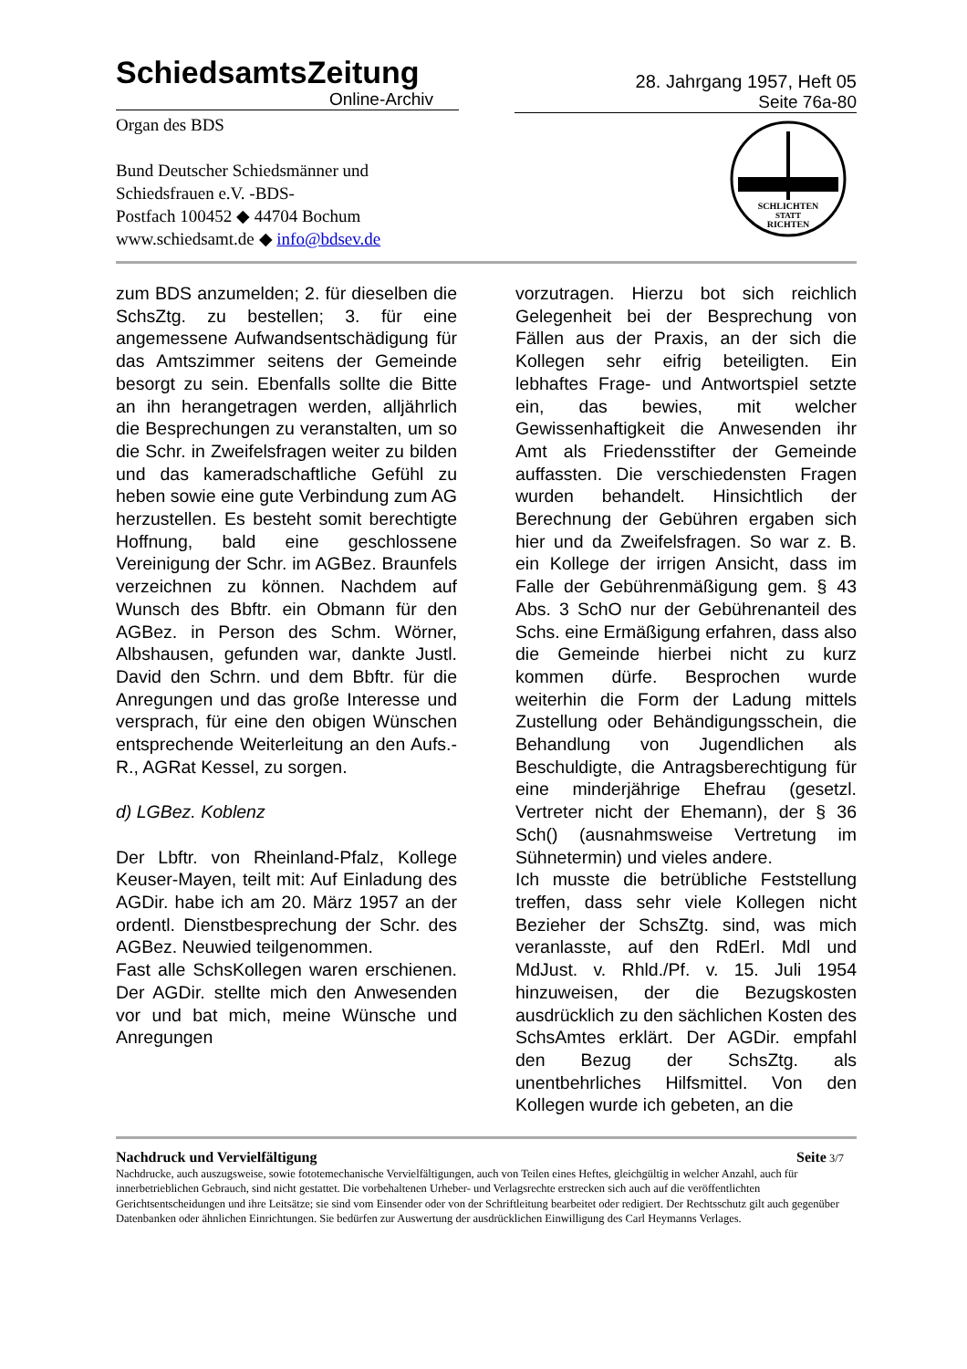SchiedsamtsZeitung
Online-Archiv
28. Jahrgang 1957, Heft 05
Seite 76a-80
Organ des BDS
Bund Deutscher Schiedsmänner und
Schiedsfrauen e.V. -BDS-
Postfach 100452 ◆ 44704 Bochum
www.schiedsamt.de ◆ info@bdsev.de
SCHLICHTEN
STATT
RICHTEN
zum BDS anzumelden; 2. für dieselben die SchsZtg. zu bestellen; 3. für eine angemessene Aufwandsentschädigung für das Amtszimmer seitens der Gemeinde besorgt zu sein. Ebenfalls sollte die Bitte an ihn herangetragen werden, alljährlich die Besprechungen zu veranstalten, um so die Schr. in Zweifelsfragen weiter zu bilden und das kameradschaftliche Gefühl zu heben sowie eine gute Verbindung zum AG herzustellen. Es besteht somit berechtigte Hoffnung, bald eine geschlossene Vereinigung der Schr. im AGBez. Braunfels verzeichnen zu können. Nachdem auf Wunsch des Bbftr. ein Obmann für den AGBez. in Person des Schm. Wörner, Albshausen, gefunden war, dankte Justl. David den Schrn. und dem Bbftr. für die Anregungen und das große Interesse und versprach, für eine den obigen Wünschen entsprechende Weiterleitung an den Aufs.-R., AGRat Kessel, zu sorgen.
d) LGBez. Koblenz
Der Lbftr. von Rheinland-Pfalz, Kollege Keuser-Mayen, teilt mit: Auf Einladung des AGDir. habe ich am 20. März 1957 an der ordentl. Dienstbesprechung der Schr. des AGBez. Neuwied teilgenommen.
Fast alle SchsKollegen waren erschienen. Der AGDir. stellte mich den Anwesenden vor und bat mich, meine Wünsche und Anregungen
vorzutragen. Hierzu bot sich reichlich Gelegenheit bei der Besprechung von Fällen aus der Praxis, an der sich die Kollegen sehr eifrig beteiligten. Ein lebhaftes Frage- und Antwortspiel setzte ein, das bewies, mit welcher Gewissenhaftigkeit die Anwesenden ihr Amt als Friedensstifter der Gemeinde auffassten. Die verschiedensten Fragen wurden behandelt. Hinsichtlich der Berechnung der Gebühren ergaben sich hier und da Zweifelsfragen. So war z. B. ein Kollege der irrigen Ansicht, dass im Falle der Gebührenmäßigung gem. § 43 Abs. 3 SchO nur der Gebührenanteil des Schs. eine Ermäßigung erfahren, dass also die Gemeinde hierbei nicht zu kurz kommen dürfe. Besprochen wurde weiterhin die Form der Ladung mittels Zustellung oder Behändigungsschein, die Behandlung von Jugendlichen als Beschuldigte, die Antragsberechtigung für eine minderjährige Ehefrau (gesetzl. Vertreter nicht der Ehemann), der § 36 Sch() (ausnahmsweise Vertretung im Sühnetermin) und vieles andere.
Ich musste die betrübliche Feststellung treffen, dass sehr viele Kollegen nicht Bezieher der SchsZtg. sind, was mich veranlasste, auf den RdErl. Mdl und MdJust. v. Rhld./Pf. v. 15. Juli 1954 hinzuweisen, der die Bezugskosten ausdrücklich zu den sächlichen Kosten des SchsAmtes erklärt. Der AGDir. empfahl den Bezug der SchsZtg. als unentbehrliches Hilfsmittel. Von den Kollegen wurde ich gebeten, an die
Nachdruck und Vervielfältigung Seite 3/7
Nachdrucke, auch auszugsweise, sowie fototemechanische Vervielfältigungen, auch von Teilen eines Heftes, gleichgültig in welcher Anzahl, auch für innerbetrieblichen Gebrauch, sind nicht gestattet. Die vorbehaltenen Urheber- und Verlagsrechte erstrecken sich auch auf die veröffentlichten Gerichtsentscheidungen und ihre Leitsätze; sie sind vom Einsender oder von der Schriftleitung bearbeitet oder redigiert. Der Rechtsschutz gilt auch gegenüber Datenbanken oder ähnlichen Einrichtungen. Sie bedürfen zur Auswertung der ausdrücklichen Einwilligung des Carl Heymanns Verlages.